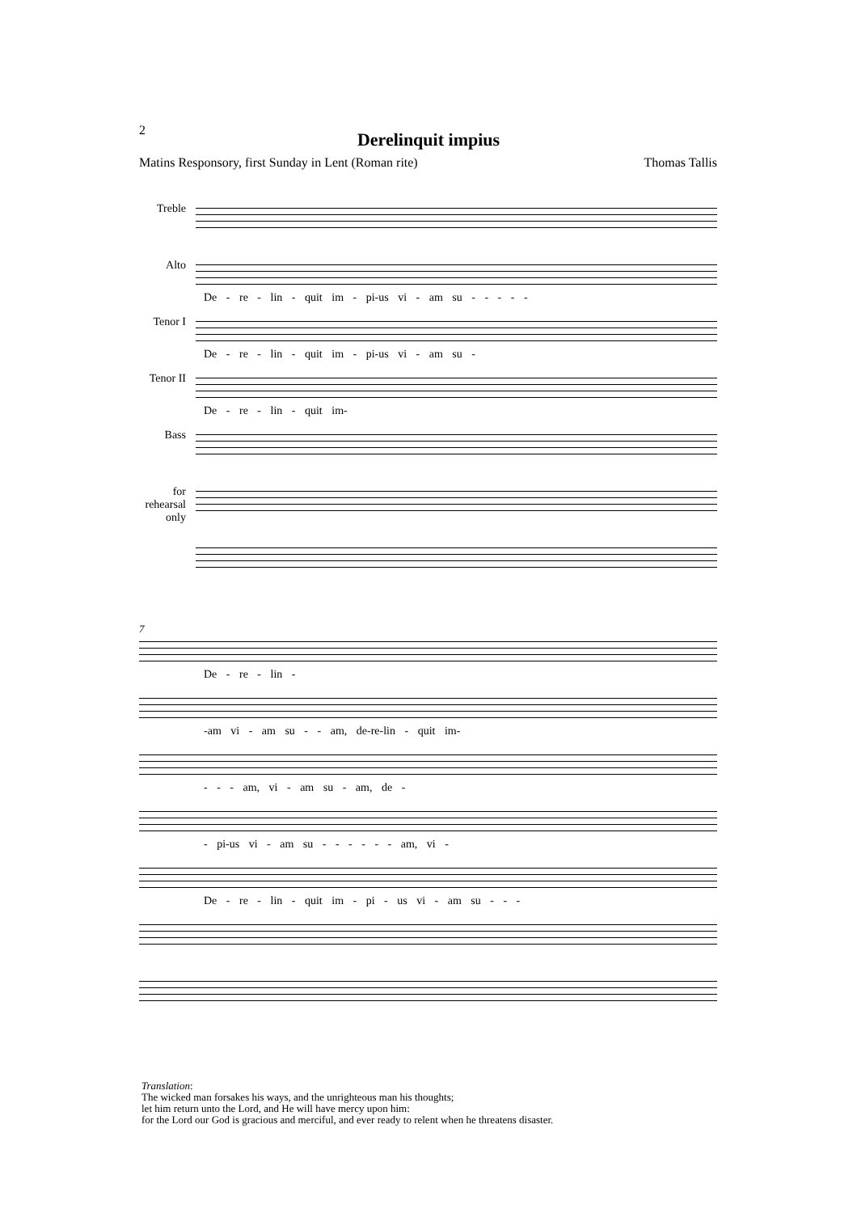2
Derelinquit impius
Matins Responsory, first Sunday in Lent (Roman rite) Thomas Tallis
Treble
Alto
De - re - lin - quit im - pi-us vi - am su - - - - -
Tenor I
De - re - lin - quit im - pi-us vi - am su -
Tenor II
De - re - lin - quit im-
Bass
for rehearsal only
7
De - re - lin -
-am vi - am su - - am, de-re-lin - quit im-
- - - am, vi - am su - am, de -
- pi-us vi - am su - - - - - - am, vi -
De - re - lin - quit im - pi - us vi - am su - - -
Translation:
The wicked man forsakes his ways, and the unrighteous man his thoughts;
let him return unto the Lord, and He will have mercy upon him:
for the Lord our God is gracious and merciful, and ever ready to relent when he threatens disaster.